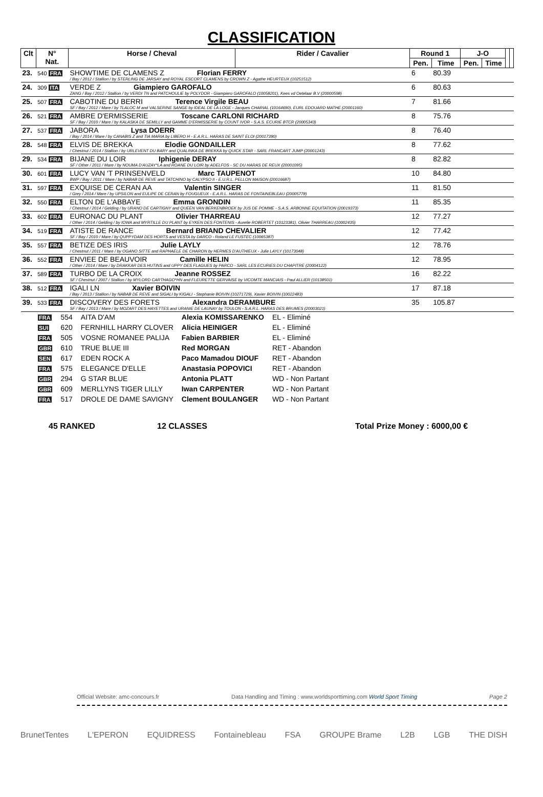CLASSIFICATION
| Clt | N° Nat. | Horse / Cheval | Rider / Cavalier | Round 1 | | J-O | | | |
| --- | --- | --- | --- | --- | --- | --- | --- | --- | --- |
| | | | | Pen. | Time | Pen. | Time | | |
| 23. | 540 FRA | SHOWTIME DE CLAMENS Z Florian FERRY / Bay / 2012 / Stallion / by STERLING DE JARSAY and ROYAL ESCORT CLAMENS by CROWN Z - Agathe HEURTEUX (10251512) | | 6 | 80.39 | | | | |
| 24. | 309 ITA | VERDE Z Giampiero GAROFALO ZANG / Bay / 2012 / Stallion / by VERDI TN and PATCHOULIE by POLYDOR - Giampiero GAROFALO (10058201), Kees vd Oetelaar B.V (20000598) | | 6 | 80.63 | | | | |
| 25. | 507 FRA | CABOTINE DU BERRI Terence Virgile BEAU SF / Bay / 2012 / Mare / by TLALOC M and VALSERINE SANGE by IDEAL DE LA LOGE - Jacques CHARIAL (10164690), EURL EDOUARD MATHE (20001160) | | 7 | 81.66 | | | | |
| 26. | 521 FRA | AMBRE D'ERMISSERIE Toscane CARLONI RICHARD SF / Bay / 2010 / Mare / by KALASKA DE SEMILLY and GAMME D'ERMISSERIE by COUNT IVOR - S.A.S. ECURIE BTCR (20005343) | | 8 | 75.76 | | | | |
| 27. | 537 FRA | JABORA Lysa DOERR / Bay / 2014 / Mare / by CANABIS Z and TIA MARIA by LIBERO H - E.A.R.L. HARAS DE SAINT ELOI (20017390) | | 8 | 76.40 | | | | |
| 28. | 548 FRA | ELVIS DE BREKKA Elodie GONDAILLER / Chestnut / 2014 / Stallion / by URLEVENT DU BARY and QUALINKA DE BREKKA by QUICK STAR - SARL FRANCART JUMP (20001243) | | 8 | 77.62 | | | | |
| 29. | 534 FRA | BIJANE DU LOIR Iphigenie DERAY SF / Other / 2011 / Mare / by NOUMA D'AUZAY*LA and ROANE DU LOIR by ADELFOS - SC DU HARAS DE REUX (20001095) | | 8 | 82.82 | | | | |
| 30. | 601 FRA | LUCY VAN 'T PRINSENVELD Marc TAUPENOT BWP / Bay / 2011 / Mare / by NABAB DE REVE and TATCHINO by CALYPSO II - E.U.R.L. PELLON MAISON (20016687) | | 10 | 84.80 | | | | |
| 31. | 597 FRA | EXQUISE DE CERAN AA Valentin SINGER / Grey / 2014 / Mare / by UPSILON and EULIPE DE CERAN by FOUGUEUX - E.A.R.L. HARAS DE FONTAINEBLEAU (20005778) | | 11 | 81.50 | | | | |
| 32. | 550 FRA | ELTON DE L'ABBAYE Emma GRONDIN / Chestnut / 2014 / Gelding / by URANO DE CARTIGNY and QUEEN VAN BERKENBROEK by JUS DE POMME - S.A.S. ARBONNE EQUITATION (20019373) | | 11 | 85.35 | | | | |
| 33. | 602 FRA | EURONAC DU PLANT Olivier THARREAU / Other / 2014 / Gelding / by IOWA and MYRTILLE DU PLANT by EYKEN DES FONTENIS - Aurelie ROBERTET (10123381), Olivier THARREAU (10002435) | | 12 | 77.27 | | | | |
| 34. | 519 FRA | ATISTE DE RANCE Bernard BRIAND CHEVALIER SF / Bay / 2010 / Mare / by QUPPYDAM DES HORTS and VESTA by DARCO - Roland LE FUSTEC (10065387) | | 12 | 77.42 | | | | |
| 35. | 557 FRA | BETIZE DES IRIS Julie LAYLY / Chestnut / 2011 / Mare / by OGANO SITTE and RAPHAELE DE CHARON by HERMES D'AUTHIEUX - Julie LAYLY (10173048) | | 12 | 78.76 | | | | |
| 36. | 552 FRA | ENVIEE DE BEAUVOIR Camille HELIN / Other / 2014 / Mare / by DRAKKAR DES HUTINS and UPPY DES FLAGUES by PARCO - SARL LES ECURIES DU CHAPITRE (20004122) | | 12 | 78.95 | | | | |
| 37. | 589 FRA | TURBO DE LA CROIX Jeanne ROSSEZ SF / Chestnut / 2007 / Stallion / by MYLORD CARTHAGO*HN and FLEURETTE GERVAISE by VICOMTE MANCIAIS - Paul ALLIER (10138501) | | 16 | 82.22 | | | | |
| 38. | 512 FRA | IGALI LN Xavier BOIVIN / Bay / 2013 / Stallion / by NABAB DE REVE and SIGALI by KIGALI - Stephanie BOIVIN (10271729), Xavier BOIVIN (10022483) | | 17 | 87.18 | | | | |
| 39. | 533 FRA | DISCOVERY DES FORETS Alexandra DERAMBURE SF / Bay / 2013 / Mare / by MOZART DES HAYETTES and URANIE DE LAUNAY by TOULON - S.A.R.L. HARAS DES BRUMES (20003021) | | 35 | 105.87 | | | | |
| FRA | 554 | AITA D'AM | Alexia KOMISSARENKO | EL - Eliminé |
| SUI | 620 | FERNHILL HARRY CLOVER | Alicia HEINIGER | EL - Eliminé |
| FRA | 505 | VOSNE ROMANEE PALIJA | Fabien BARBIER | EL - Eliminé |
| GBR | 610 | TRUE BLUE III | Red MORGAN | RET - Abandon |
| SEN | 617 | EDEN ROCK A | Paco Mamadou DIOUF | RET - Abandon |
| FRA | 575 | ELEGANCE D'ELLE | Anastasia POPOVICI | RET - Abandon |
| GBR | 294 | G STAR BLUE | Antonia PLATT | WD - Non Partant |
| GBR | 609 | MERLLYNS TIGER LILLY | Iwan CARPENTER | WD - Non Partant |
| FRA | 517 | DROLE DE DAME SAVIGNY | Clement BOULANGER | WD - Non Partant |
45 RANKED 12 CLASSES Total Prize Money : 6000,00 €
Official Website: amc-concours.fr Data Handling and Timing : www.worldsporttiming.com World Sport Timing Page 2
BrunetTentes L'EPERON EQUIDRESS Fontainebleau FSA GROUPE Brame L2B LGB THE DISH